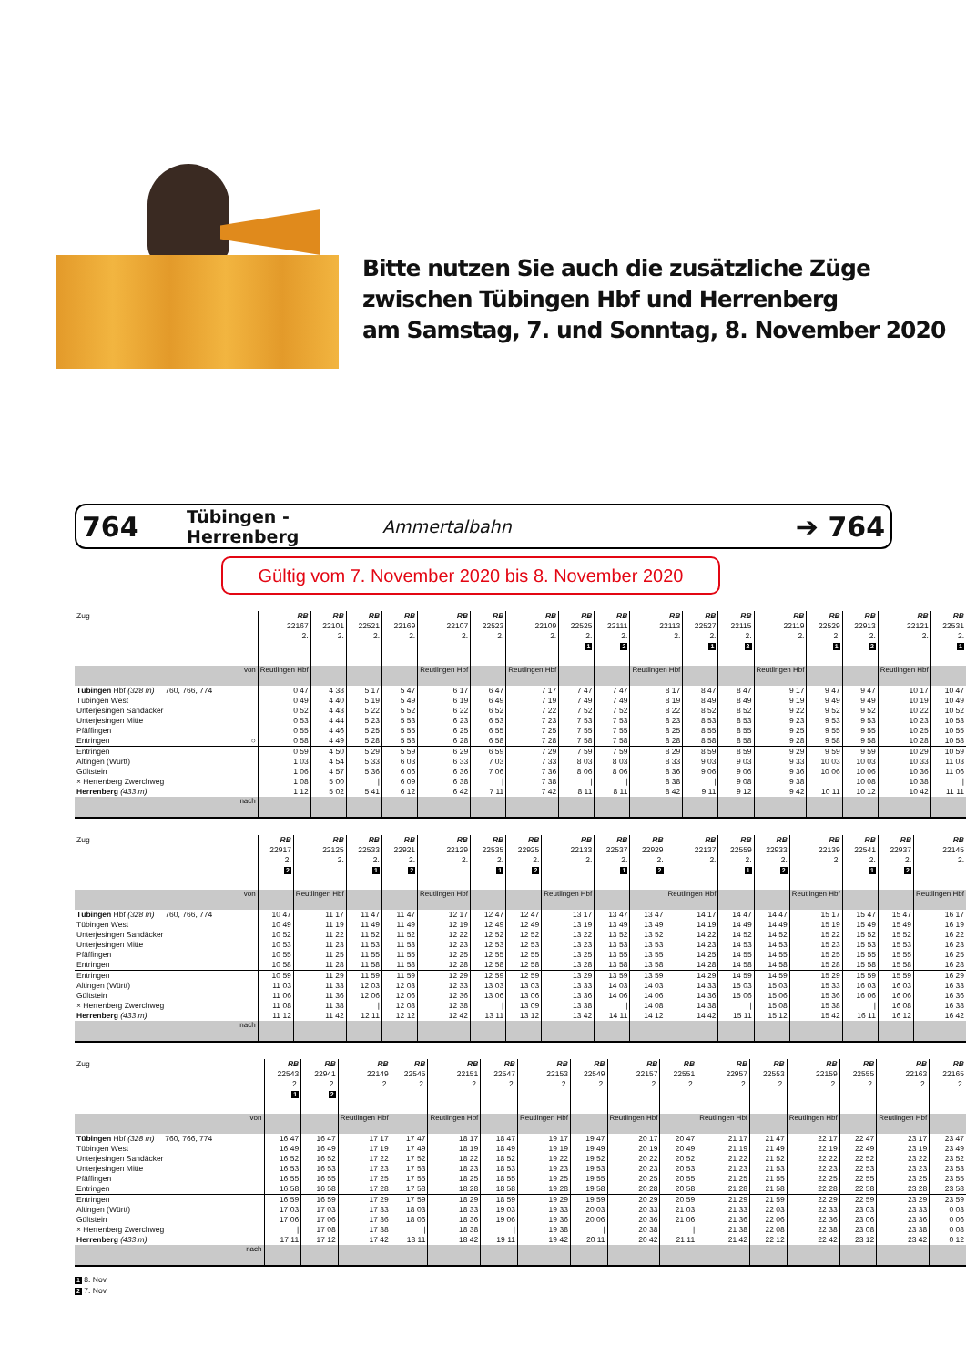Bitte nutzen Sie auch die zusätzliche Züge
zwischen Tübingen Hbf und Herrenberg
am Samstag, 7. und Sonntag, 8. November 2020
764 Tübingen - Herrenberg Ammertalbahn ➔ 764
Gültig vom 7. November 2020 bis 8. November 2020
| Zug | RB 22167 2. | RB 22101 2. | RB 22521 2. | RB 22169 2. | RB 22107 2. | RB 22523 2. | RB 22109 2. | RB 22525 2. 1 | RB 22111 2. 2 | RB 22113 2. | RB 22527 2. 1 | RB 22115 2. 2 | RB 22119 2. | RB 22529 2. 1 | RB 22913 2. 2 | RB 22121 2. | RB 22531 2. 1 |
| --- | --- | --- | --- | --- | --- | --- | --- | --- | --- | --- | --- | --- | --- | --- | --- | --- | --- |
| von | Reutlingen Hbf | | | | Reutlingen Hbf | | Reutlingen Hbf | | | Reutlingen Hbf | | | Reutlingen Hbf | | | Reutlingen Hbf | |
| Tübingen Hbf (328 m) 760, 766, 774 | 0 47 | 4 38 | 5 17 | 5 47 | 6 17 | 6 47 | 7 17 | 7 47 | 7 47 | 8 17 | 8 47 | 8 47 | 9 17 | 9 47 | 9 47 | 10 17 | 10 47 |
| Tübingen West | 0 49 | 4 40 | 5 19 | 5 49 | 6 19 | 6 49 | 7 19 | 7 49 | 7 49 | 8 19 | 8 49 | 8 49 | 9 19 | 9 49 | 9 49 | 10 19 | 10 49 |
| Unterjesingen Sandäcker | 0 52 | 4 43 | 5 22 | 5 52 | 6 22 | 6 52 | 7 22 | 7 52 | 7 52 | 8 22 | 8 52 | 8 52 | 9 22 | 9 52 | 9 52 | 10 22 | 10 52 |
| Unterjesingen Mitte | 0 53 | 4 44 | 5 23 | 5 53 | 6 23 | 6 53 | 7 23 | 7 53 | 7 53 | 8 23 | 8 53 | 8 53 | 9 23 | 9 53 | 9 53 | 10 23 | 10 53 |
| Pfäffingen | 0 55 | 4 46 | 5 25 | 5 55 | 6 25 | 6 55 | 7 25 | 7 55 | 7 55 | 8 25 | 8 55 | 8 55 | 9 25 | 9 55 | 9 55 | 10 25 | 10 55 |
| Entringen ○ | 0 58 | 4 49 | 5 28 | 5 58 | 6 28 | 6 58 | 7 28 | 7 58 | 7 58 | 8 28 | 8 58 | 8 58 | 9 28 | 9 58 | 9 58 | 10 28 | 10 58 |
| Entringen | 0 59 | 4 50 | 5 29 | 5 59 | 6 29 | 6 59 | 7 29 | 7 59 | 7 59 | 8 29 | 8 59 | 8 59 | 9 29 | 9 59 | 9 59 | 10 29 | 10 59 |
| Altingen (Württ) | 1 03 | 4 54 | 5 33 | 6 03 | 6 33 | 7 03 | 7 33 | 8 03 | 8 03 | 8 33 | 9 03 | 9 03 | 9 33 | 10 03 | 10 03 | 10 33 | 11 03 |
| Gültstein | 1 06 | 4 57 | 5 36 | 6 06 | 6 36 | 7 06 | 7 36 | 8 06 | 8 06 | 8 36 | 9 06 | 9 06 | 9 36 | 10 06 | 10 06 | 10 36 | 11 06 |
| × Herrenberg Zwerchweg | 1 08 | 5 00 | / | 6 09 | 6 38 | / | 7 38 | / | / | 8 38 | / | 9 08 | 9 38 | / | 10 08 | 10 38 | / |
| Herrenberg (433 m) | 1 12 | 5 02 | 5 41 | 6 12 | 6 42 | 7 11 | 7 42 | 8 11 | 8 11 | 8 42 | 9 11 | 9 12 | 9 42 | 10 11 | 10 12 | 10 42 | 11 11 |
| nach | | | | | | | | | | | | | | | | | |
| Zug | RB 22917 2. 2 | RB 22125 2. | RB 22533 2. 1 | RB 22921 2. 2 | RB 22129 2. | RB 22535 2. 1 | RB 22925 2. 2 | RB 22133 2. | RB 22537 2. 1 | RB 22929 2. 2 | RB 22137 2. | RB 22559 2. 1 | RB 22933 2. 2 | RB 22139 2. | RB 22541 2. 1 | RB 22937 2. 2 | RB 22145 2. |
| --- | --- | --- | --- | --- | --- | --- | --- | --- | --- | --- | --- | --- | --- | --- | --- | --- | --- |
| von | | Reutlingen Hbf | | | Reutlingen Hbf | | | Reutlingen Hbf | | | Reutlingen Hbf | | | Reutlingen Hbf | | | Reutlingen Hbf |
| Tübingen Hbf (328 m) 760, 766, 774 | 10 47 | 11 17 | 11 47 | 11 47 | 12 17 | 12 47 | 12 47 | 13 17 | 13 47 | 13 47 | 14 17 | 14 47 | 14 47 | 15 17 | 15 47 | 15 47 | 16 17 |
| Tübingen West | 10 49 | 11 19 | 11 49 | 11 49 | 12 19 | 12 49 | 12 49 | 13 19 | 13 49 | 13 49 | 14 19 | 14 49 | 14 49 | 15 19 | 15 49 | 15 49 | 16 19 |
| Unterjesingen Sandäcker | 10 52 | 11 22 | 11 52 | 11 52 | 12 22 | 12 52 | 12 52 | 13 22 | 13 52 | 13 52 | 14 22 | 14 52 | 14 52 | 15 22 | 15 52 | 15 52 | 16 22 |
| Unterjesingen Mitte | 10 53 | 11 23 | 11 53 | 11 53 | 12 23 | 12 53 | 12 53 | 13 23 | 13 53 | 13 53 | 14 23 | 14 53 | 14 53 | 15 23 | 15 53 | 15 53 | 16 23 |
| Pfäffingen | 10 55 | 11 25 | 11 55 | 11 55 | 12 25 | 12 55 | 12 55 | 13 25 | 13 55 | 13 55 | 14 25 | 14 55 | 14 55 | 15 25 | 15 55 | 15 55 | 16 25 |
| Entringen | 10 58 | 11 28 | 11 58 | 11 58 | 12 28 | 12 58 | 12 58 | 13 28 | 13 58 | 13 58 | 14 28 | 14 58 | 14 58 | 15 28 | 15 58 | 15 58 | 16 28 |
| Entringen | 10 59 | 11 29 | 11 59 | 11 59 | 12 29 | 12 59 | 12 59 | 13 29 | 13 59 | 13 59 | 14 29 | 14 59 | 14 59 | 15 29 | 15 59 | 15 59 | 16 29 |
| Altingen (Württ) | 11 03 | 11 33 | 12 03 | 12 03 | 12 33 | 13 03 | 13 03 | 13 33 | 14 03 | 14 03 | 14 33 | 15 03 | 15 03 | 15 33 | 16 03 | 16 03 | 16 33 |
| Gültstein | 11 06 | 11 36 | 12 06 | 12 06 | 12 36 | 13 06 | 13 06 | 13 36 | 14 06 | 14 06 | 14 36 | 15 06 | 15 06 | 15 36 | 16 06 | 16 06 | 16 36 |
| × Herrenberg Zwerchweg | 11 08 | 11 38 | / | 12 08 | 12 38 | / | 13 09 | 13 38 | / | 14 08 | 14 38 | / | 15 08 | 15 38 | / | 16 08 | 16 38 |
| Herrenberg (433 m) | 11 12 | 11 42 | 12 11 | 12 12 | 12 42 | 13 11 | 13 12 | 13 42 | 14 11 | 14 12 | 14 42 | 15 11 | 15 12 | 15 42 | 16 11 | 16 12 | 16 42 |
| nach | | | | | | | | | | | | | | | | | |
| Zug | RB 22543 2. 1 | RB 22941 2. 2 | RB 22149 2. | RB 22545 2. | RB 22151 2. | RB 22547 2. | RB 22153 2. | RB 22549 2. | RB 22157 2. | RB 22551 2. | RB 22957 2. | RB 22553 2. | RB 22159 2. | RB 22555 2. | RB 22163 2. | RB 22165 2. |
| --- | --- | --- | --- | --- | --- | --- | --- | --- | --- | --- | --- | --- | --- | --- | --- | --- |
| von | | | Reutlingen Hbf | | Reutlingen Hbf | | Reutlingen Hbf | | Reutlingen Hbf | | Reutlingen Hbf | | Reutlingen Hbf | | Reutlingen Hbf | |
| Tübingen Hbf (328 m) 760, 766, 774 | 16 47 | 16 47 | 17 17 | 17 47 | 18 17 | 18 47 | 19 17 | 19 47 | 20 17 | 20 47 | 21 17 | 21 47 | 22 17 | 22 47 | 23 17 | 23 47 |
| Tübingen West | 16 49 | 16 49 | 17 19 | 17 49 | 18 19 | 18 49 | 19 19 | 19 49 | 20 19 | 20 49 | 21 19 | 21 49 | 22 19 | 22 49 | 23 19 | 23 49 |
| Unterjesingen Sandäcker | 16 52 | 16 52 | 17 22 | 17 52 | 18 22 | 18 52 | 19 22 | 19 52 | 20 22 | 20 52 | 21 22 | 21 52 | 22 22 | 22 52 | 23 22 | 23 52 |
| Unterjesingen Mitte | 16 53 | 16 53 | 17 23 | 17 53 | 18 23 | 18 53 | 19 23 | 19 53 | 20 23 | 20 53 | 21 23 | 21 53 | 22 23 | 22 53 | 23 23 | 23 53 |
| Pfäffingen | 16 55 | 16 55 | 17 25 | 17 55 | 18 25 | 18 55 | 19 25 | 19 55 | 20 25 | 20 55 | 21 25 | 21 55 | 22 25 | 22 55 | 23 25 | 23 55 |
| Entringen | 16 58 | 16 58 | 17 28 | 17 58 | 18 28 | 18 58 | 19 28 | 19 58 | 20 28 | 20 58 | 21 28 | 21 58 | 22 28 | 22 58 | 23 28 | 23 58 |
| Entringen | 16 59 | 16 59 | 17 29 | 17 59 | 18 29 | 18 59 | 19 29 | 19 59 | 20 29 | 20 59 | 21 29 | 21 59 | 22 29 | 22 59 | 23 29 | 23 59 |
| Altingen (Württ) | 17 03 | 17 03 | 17 33 | 18 03 | 18 33 | 19 03 | 19 33 | 20 03 | 20 33 | 21 03 | 21 33 | 22 03 | 22 33 | 23 03 | 23 33 | 0 03 |
| Gültstein | 17 06 | 17 06 | 17 36 | 18 06 | 18 36 | 19 06 | 19 36 | 20 06 | 20 36 | 21 06 | 21 36 | 22 06 | 22 36 | 23 06 | 23 36 | 0 06 |
| × Herrenberg Zwerchweg | / | 17 08 | 17 38 | / | 18 38 | / | 19 38 | / | 20 38 | / | 21 38 | 22 08 | 22 38 | 23 08 | 23 38 | 0 08 |
| Herrenberg (433 m) | 17 11 | 17 12 | 17 42 | 18 11 | 18 42 | 19 11 | 19 42 | 20 11 | 20 42 | 21 11 | 21 42 | 22 12 | 22 42 | 23 12 | 23 42 | 0 12 |
| nach | | | | | | | | | | | | | | | | |
1 8. Nov
2 7. Nov